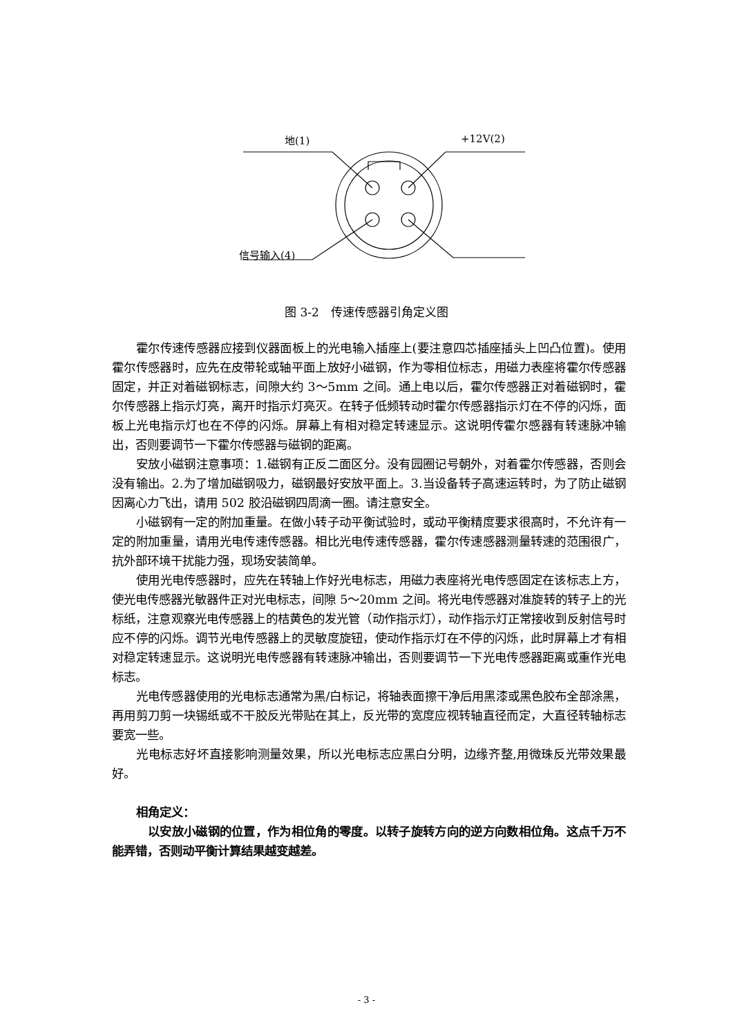地(1) +12V(2)
信号输入(4)
图 3-2　传速传感器引角定义图
霍尔传速传感器应接到仪器面板上的光电输入插座上(要注意四芯插座插头上凹凸位置)。使用霍尔传感器时，应先在皮带轮或轴平面上放好小磁钢，作为零相位标志，用磁力表座将霍尔传感器固定，并正对着磁钢标志，间隙大约 3～5mm 之间。通上电以后，霍尔传感器正对着磁钢时，霍尔传感器上指示灯亮，离开时指示灯亮灭。在转子低频转动时霍尔传感器指示灯在不停的闪烁，面板上光电指示灯也在不停的闪烁。屏幕上有相对稳定转速显示。这说明传霍尔感器有转速脉冲输出，否则要调节一下霍尔传感器与磁钢的距离。
安放小磁钢注意事项：1.磁钢有正反二面区分。没有园圈记号朝外，对着霍尔传感器，否则会没有输出。2.为了增加磁钢吸力，磁钢最好安放平面上。3.当设备转子高速运转时，为了防止磁钢因离心力飞出，请用 502 胶沿磁钢四周滴一圈。请注意安全。
小磁钢有一定的附加重量。在做小转子动平衡试验时，或动平衡精度要求很高时，不允许有一定的附加重量，请用光电传速传感器。相比光电传速传感器，霍尔传速感器测量转速的范围很广，抗外部环境干扰能力强，现场安装简单。
使用光电传感器时，应先在转轴上作好光电标志，用磁力表座将光电传感固定在该标志上方，使光电传感器光敏器件正对光电标志，间隙 5～20mm 之间。将光电传感器对准旋转的转子上的光标纸，注意观察光电传感器上的桔黄色的发光管（动作指示灯），动作指示灯正常接收到反射信号时应不停的闪烁。调节光电传感器上的灵敏度旋钮，使动作指示灯在不停的闪烁，此时屏幕上才有相对稳定转速显示。这说明光电传感器有转速脉冲输出，否则要调节一下光电传感器距离或重作光电标志。
光电传感器使用的光电标志通常为黑/白标记，将轴表面擦干净后用黑漆或黑色胶布全部涂黑，再用剪刀剪一块锡纸或不干胶反光带贴在其上，反光带的宽度应视转轴直径而定，大直径转轴标志要宽一些。
光电标志好坏直接影响测量效果，所以光电标志应黑白分明，边缘齐整,用微珠反光带效果最好。
相角定义：
以安放小磁钢的位置，作为相位角的零度。以转子旋转方向的逆方向数相位角。这点千万不能弄错，否则动平衡计算结果越变越差。
- 3 -